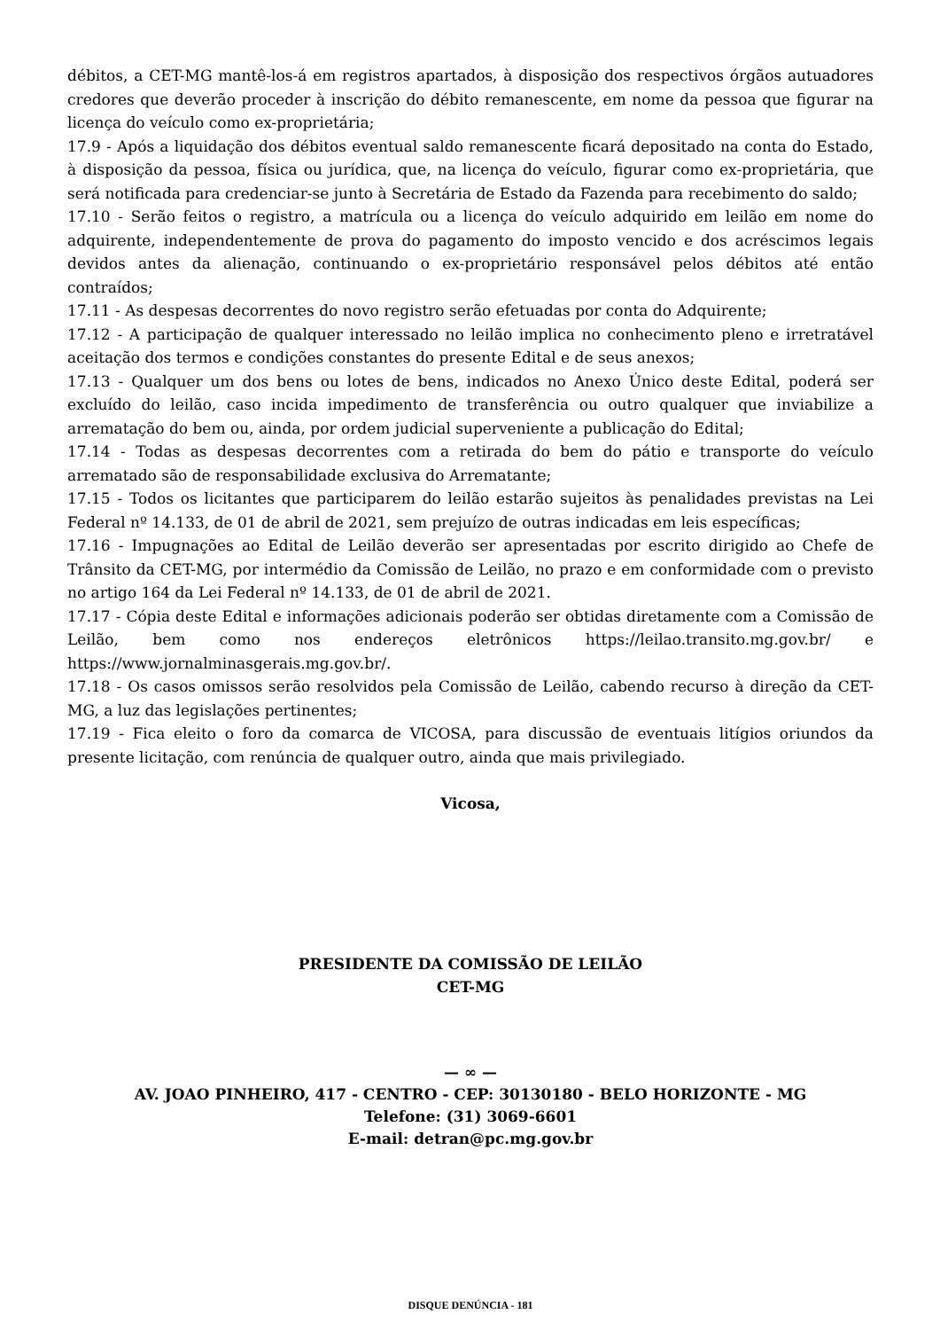débitos, a CET-MG mantê-los-á em registros apartados, à disposição dos respectivos órgãos autuadores credores que deverão proceder à inscrição do débito remanescente, em nome da pessoa que figurar na licença do veículo como ex-proprietária;
17.9 - Após a liquidação dos débitos eventual saldo remanescente ficará depositado na conta do Estado, à disposição da pessoa, física ou jurídica, que, na licença do veículo, figurar como ex-proprietária, que será notificada para credenciar-se junto à Secretária de Estado da Fazenda para recebimento do saldo;
17.10 - Serão feitos o registro, a matrícula ou a licença do veículo adquirido em leilão em nome do adquirente, independentemente de prova do pagamento do imposto vencido e dos acréscimos legais devidos antes da alienação, continuando o ex-proprietário responsável pelos débitos até então contraídos;
17.11 - As despesas decorrentes do novo registro serão efetuadas por conta do Adquirente;
17.12 - A participação de qualquer interessado no leilão implica no conhecimento pleno e irretratável aceitação dos termos e condições constantes do presente Edital e de seus anexos;
17.13 - Qualquer um dos bens ou lotes de bens, indicados no Anexo Único deste Edital, poderá ser excluído do leilão, caso incida impedimento de transferência ou outro qualquer que inviabilize a arrematação do bem ou, ainda, por ordem judicial superveniente a publicação do Edital;
17.14 - Todas as despesas decorrentes com a retirada do bem do pátio e transporte do veículo arrematado são de responsabilidade exclusiva do Arrematante;
17.15 - Todos os licitantes que participarem do leilão estarão sujeitos às penalidades previstas na Lei Federal nº 14.133, de 01 de abril de 2021, sem prejuízo de outras indicadas em leis específicas;
17.16 - Impugnações ao Edital de Leilão deverão ser apresentadas por escrito dirigido ao Chefe de Trânsito da CET-MG, por intermédio da Comissão de Leilão, no prazo e em conformidade com o previsto no artigo 164 da Lei Federal nº 14.133, de 01 de abril de 2021.
17.17 - Cópia deste Edital e informações adicionais poderão ser obtidas diretamente com a Comissão de Leilão, bem como nos endereços eletrônicos https://leilao.transito.mg.gov.br/ e https://www.jornalminasgerais.mg.gov.br/.
17.18 - Os casos omissos serão resolvidos pela Comissão de Leilão, cabendo recurso à direção da CET-MG, a luz das legislações pertinentes;
17.19 - Fica eleito o foro da comarca de VICOSA, para discussão de eventuais litígios oriundos da presente licitação, com renúncia de qualquer outro, ainda que mais privilegiado.
Vicosa,
PRESIDENTE DA COMISSÃO DE LEILÃO
CET-MG
— ∞ —
AV. JOAO PINHEIRO, 417 - CENTRO - CEP: 30130180 - BELO HORIZONTE - MG
Telefone: (31) 3069-6601
E-mail: detran@pc.mg.gov.br
DISQUE DENÚNCIA - 181